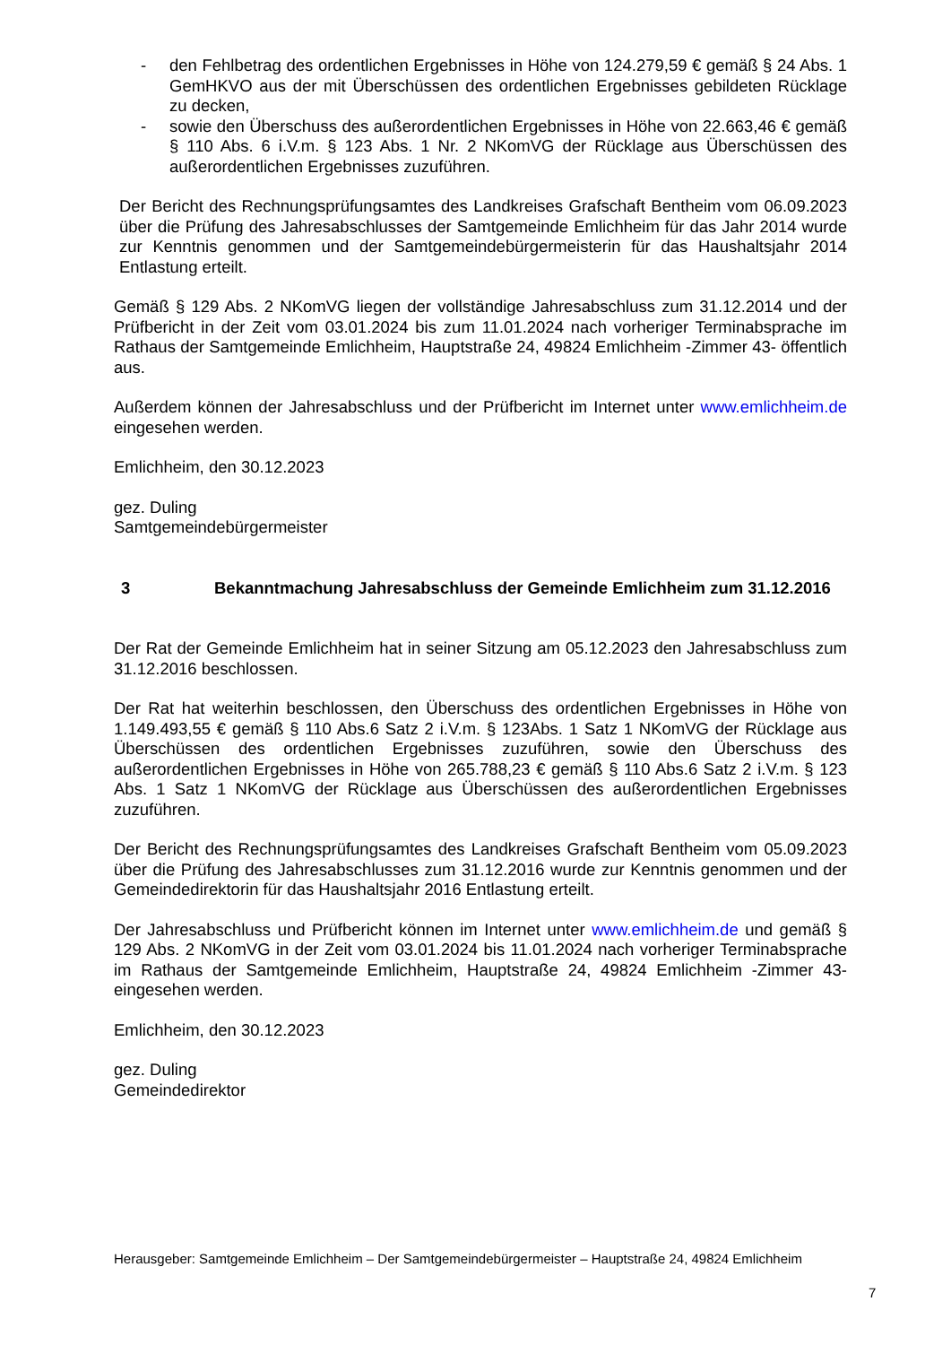- den Fehlbetrag des ordentlichen Ergebnisses in Höhe von 124.279,59 € gemäß § 24 Abs. 1 GemHKVO aus der mit Überschüssen des ordentlichen Ergebnisses gebildeten Rücklage zu decken,
- sowie den Überschuss des außerordentlichen Ergebnisses in Höhe von 22.663,46 € gemäß § 110 Abs. 6 i.V.m. § 123 Abs. 1 Nr. 2 NKomVG der Rücklage aus Überschüssen des außerordentlichen Ergebnisses zuzuführen.
Der Bericht des Rechnungsprüfungsamtes des Landkreises Grafschaft Bentheim vom 06.09.2023 über die Prüfung des Jahresabschlusses der Samtgemeinde Emlichheim für das Jahr 2014 wurde zur Kenntnis genommen und der Samtgemeindebürgermeisterin für das Haushaltsjahr 2014 Entlastung erteilt.
Gemäß § 129 Abs. 2 NKomVG liegen der vollständige Jahresabschluss zum 31.12.2014 und der Prüfbericht in der Zeit vom 03.01.2024 bis zum 11.01.2024 nach vorheriger Terminabsprache im Rathaus der Samtgemeinde Emlichheim, Hauptstraße 24, 49824 Emlichheim -Zimmer 43- öffentlich aus.
Außerdem können der Jahresabschluss und der Prüfbericht im Internet unter www.emlichheim.de eingesehen werden.
Emlichheim, den 30.12.2023
gez. Duling
Samtgemeindebürgermeister
3 Bekanntmachung Jahresabschluss der Gemeinde Emlichheim zum 31.12.2016
Der Rat der Gemeinde Emlichheim hat in seiner Sitzung am 05.12.2023 den Jahresabschluss zum 31.12.2016 beschlossen.
Der Rat hat weiterhin beschlossen, den Überschuss des ordentlichen Ergebnisses in Höhe von 1.149.493,55 € gemäß § 110 Abs.6 Satz 2 i.V.m. § 123Abs. 1 Satz 1 NKomVG der Rücklage aus Überschüssen des ordentlichen Ergebnisses zuzuführen, sowie den Überschuss des außerordentlichen Ergebnisses in Höhe von 265.788,23 € gemäß § 110 Abs.6 Satz 2 i.V.m. § 123 Abs. 1 Satz 1 NKomVG der Rücklage aus Überschüssen des außerordentlichen Ergebnisses zuzuführen.
Der Bericht des Rechnungsprüfungsamtes des Landkreises Grafschaft Bentheim vom 05.09.2023 über die Prüfung des Jahresabschlusses zum 31.12.2016 wurde zur Kenntnis genommen und der Gemeindedirektorin für das Haushaltsjahr 2016 Entlastung erteilt.
Der Jahresabschluss und Prüfbericht können im Internet unter www.emlichheim.de und gemäß § 129 Abs. 2 NKomVG in der Zeit vom 03.01.2024 bis 11.01.2024 nach vorheriger Terminabsprache im Rathaus der Samtgemeinde Emlichheim, Hauptstraße 24, 49824 Emlichheim -Zimmer 43- eingesehen werden.
Emlichheim, den 30.12.2023
gez. Duling
Gemeindedirektor
Herausgeber: Samtgemeinde Emlichheim – Der Samtgemeindebürgermeister – Hauptstraße 24, 49824 Emlichheim
7